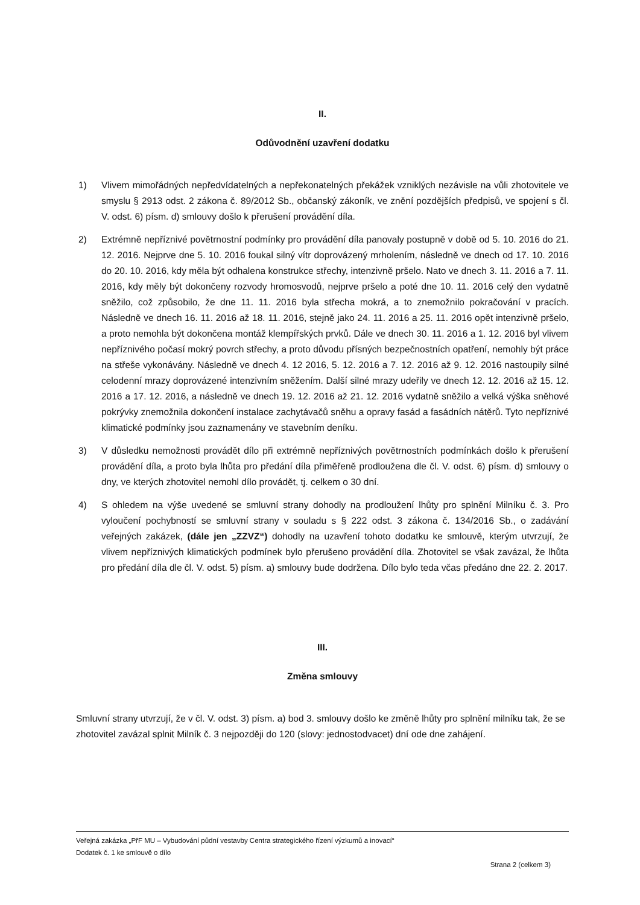II.
Odůvodnění uzavření dodatku
1) Vlivem mimořádných nepředvídatelných a nepřekonatelných překážek vzniklých nezávisle na vůli zhotovitele ve smyslu § 2913 odst. 2 zákona č. 89/2012 Sb., občanský zákoník, ve znění pozdějších předpisů, ve spojení s čl. V. odst. 6) písm. d) smlouvy došlo k přerušení provádění díla.
2) Extrémně nepříznivé povětrnostní podmínky pro provádění díla panovaly postupně v době od 5. 10. 2016 do 21. 12. 2016. Nejprve dne 5. 10. 2016 foukal silný vítr doprovázený mrholením, následně ve dnech od 17. 10. 2016 do 20. 10. 2016, kdy měla být odhalena konstrukce střechy, intenzivně pršelo. Nato ve dnech 3. 11. 2016 a 7. 11. 2016, kdy měly být dokončeny rozvody hromosvodů, nejprve pršelo a poté dne 10. 11. 2016 celý den vydatně sněžilo, což způsobilo, že dne 11. 11. 2016 byla střecha mokrá, a to znemožnilo pokračování v pracích. Následně ve dnech 16. 11. 2016 až 18. 11. 2016, stejně jako 24. 11. 2016 a 25. 11. 2016 opět intenzivně pršelo, a proto nemohla být dokončena montáž klempířských prvků. Dále ve dnech 30. 11. 2016 a 1. 12. 2016 byl vlivem nepříznivého počasí mokrý povrch střechy, a proto důvodu přísných bezpečnostních opatření, nemohly být práce na střeše vykonávány. Následně ve dnech 4. 12 2016, 5. 12. 2016 a 7. 12. 2016 až 9. 12. 2016 nastoupily silné celodenní mrazy doprovázené intenzivním sněžením. Další silné mrazy udeřily ve dnech 12. 12. 2016 až 15. 12. 2016 a 17. 12. 2016, a následně ve dnech 19. 12. 2016 až 21. 12. 2016 vydatně sněžilo a velká výška sněhové pokrývky znemožnila dokončení instalace zachytávačů sněhu a opravy fasád a fasádních nátěrů. Tyto nepříznivé klimatické podmínky jsou zaznamenány ve stavebním deníku.
3) V důsledku nemožnosti provádět dílo při extrémně nepříznivých povětrnostních podmínkách došlo k přerušení provádění díla, a proto byla lhůta pro předání díla přiměřeně prodloužena dle čl. V. odst. 6) písm. d) smlouvy o dny, ve kterých zhotovitel nemohl dílo provádět, tj. celkem o 30 dní.
4) S ohledem na výše uvedené se smluvní strany dohodly na prodloužení lhůty pro splnění Milníku č. 3. Pro vyloučení pochybností se smluvní strany v souladu s § 222 odst. 3 zákona č. 134/2016 Sb., o zadávání veřejných zakázek, (dále jen „ZZVZ“) dohodly na uzavření tohoto dodatku ke smlouvě, kterým utvrzují, že vlivem nepříznivých klimatických podmínek bylo přerušeno provádění díla. Zhotovitel se však zavázal, že lhůta pro předání díla dle čl. V. odst. 5) písm. a) smlouvy bude dodržena. Dílo bylo teda včas předáno dne 22. 2. 2017.
III.
Změna smlouvy
Smluvní strany utvrzují, že v čl. V. odst. 3) písm. a) bod 3. smlouvy došlo ke změně lhůty pro splnění milníku tak, že se zhotovitel zavázal splnit Milník č. 3 nejpozději do 120 (slovy: jednostodvacet) dní ode dne zahájení.
Veřejná zakázka „PřF MU – Vybudování půdní vestavby Centra strategického řízení výzkumů a inovací“
Dodatek č. 1 ke smlouvě o dílo
Strana 2 (celkem 3)